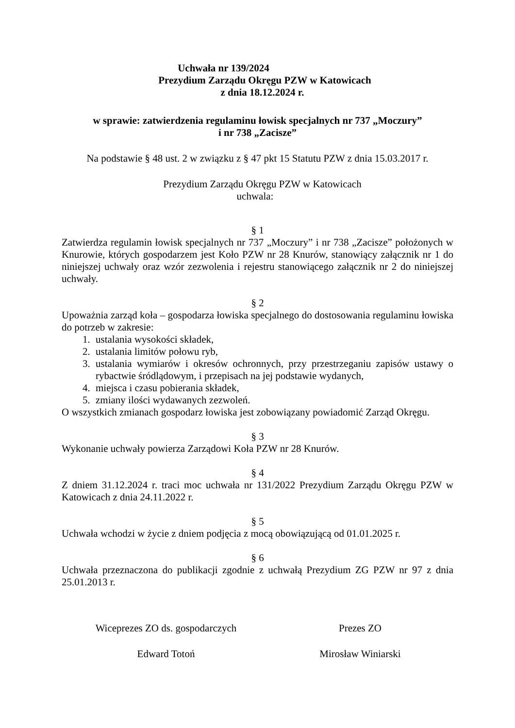Uchwała nr 139/2024
Prezydium Zarządu Okręgu PZW w Katowicach
z dnia 18.12.2024 r.
w sprawie: zatwierdzenia regulaminu łowisk specjalnych nr 737 „Moczury”
i nr 738 „Zacisze”
Na podstawie § 48 ust. 2 w związku z § 47 pkt 15 Statutu PZW z dnia 15.03.2017 r.
Prezydium Zarządu Okręgu PZW w Katowicach
uchwala:
§ 1
Zatwierdza regulamin łowisk specjalnych nr 737 „Moczury” i nr 738 „Zacisze” położonych w Knurowie, których gospodarzem jest Koło PZW nr 28 Knurów, stanowiący załącznik nr 1 do niniejszej uchwały oraz wzór zezwolenia i rejestru stanowiącego załącznik nr 2 do niniejszej uchwały.
§ 2
Upoważnia zarząd koła – gospodarza łowiska specjalnego do dostosowania regulaminu łowiska do potrzeb w zakresie:
1. ustalania wysokości składek,
2. ustalania limitów połowu ryb,
3. ustalania wymiarów i okresów ochronnych, przy przestrzeganiu zapisów ustawy o rybactwie śródlądowym, i przepisach na jej podstawie wydanych,
4. miejsca i czasu pobierania składek,
5. zmiany ilości wydawanych zezwoleń.
O wszystkich zmianach gospodarz łowiska jest zobowiązany powiadomić Zarząd Okręgu.
§ 3
Wykonanie uchwały powierza Zarządowi Koła PZW nr 28 Knurów.
§ 4
Z dniem 31.12.2024 r. traci moc uchwała nr 131/2022 Prezydium Zarządu Okręgu PZW w Katowicach z dnia 24.11.2022 r.
§ 5
Uchwała wchodzi w życie z dniem podjęcia z mocą obowiązującą od 01.01.2025 r.
§ 6
Uchwała przeznaczona do publikacji zgodnie z uchwałą Prezydium ZG PZW nr 97 z dnia 25.01.2013 r.
Wiceprezes ZO ds. gospodarczych
Edward Totoń
Prezes ZO
Mirosław Winiarski